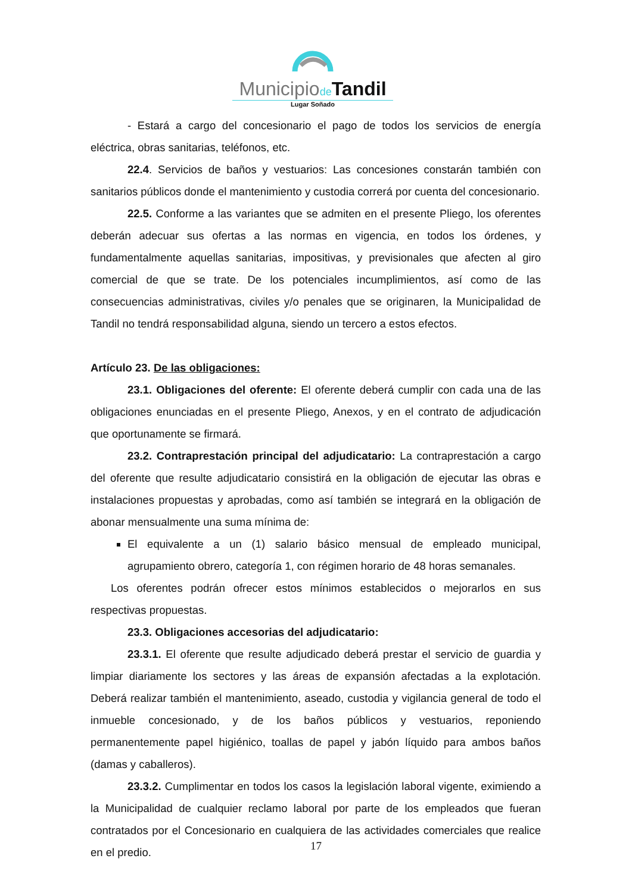Municipiode Tandil
Lugar Soñado
- Estará a cargo del concesionario el pago de todos los servicios de energía eléctrica, obras sanitarias, teléfonos, etc.
22.4. Servicios de baños y vestuarios: Las concesiones constarán también con sanitarios públicos donde el mantenimiento y custodia correrá por cuenta del concesionario.
22.5. Conforme a las variantes que se admiten en el presente Pliego, los oferentes deberán adecuar sus ofertas a las normas en vigencia, en todos los órdenes, y fundamentalmente aquellas sanitarias, impositivas, y previsionales que afecten al giro comercial de que se trate. De los potenciales incumplimientos, así como de las consecuencias administrativas, civiles y/o penales que se originaren, la Municipalidad de Tandil no tendrá responsabilidad alguna, siendo un tercero a estos efectos.
Artículo 23. De las obligaciones:
23.1. Obligaciones del oferente: El oferente deberá cumplir con cada una de las obligaciones enunciadas en el presente Pliego, Anexos, y en el contrato de adjudicación que oportunamente se firmará.
23.2. Contraprestación principal del adjudicatario: La contraprestación a cargo del oferente que resulte adjudicatario consistirá en la obligación de ejecutar las obras e instalaciones propuestas y aprobadas, como así también se integrará en la obligación de abonar mensualmente una suma mínima de:
El equivalente a un (1) salario básico mensual de empleado municipal, agrupamiento obrero, categoría 1, con régimen horario de 48 horas semanales.
Los oferentes podrán ofrecer estos mínimos establecidos o mejorarlos en sus respectivas propuestas.
23.3. Obligaciones accesorias del adjudicatario:
23.3.1. El oferente que resulte adjudicado deberá prestar el servicio de guardia y limpiar diariamente los sectores y las áreas de expansión afectadas a la explotación. Deberá realizar también el mantenimiento, aseado, custodia y vigilancia general de todo el inmueble concesionado, y de los baños públicos y vestuarios, reponiendo permanentemente papel higiénico, toallas de papel y jabón líquido para ambos baños (damas y caballeros).
23.3.2. Cumplimentar en todos los casos la legislación laboral vigente, eximiendo a la Municipalidad de cualquier reclamo laboral por parte de los empleados que fueran contratados por el Concesionario en cualquiera de las actividades comerciales que realice en el predio.
17